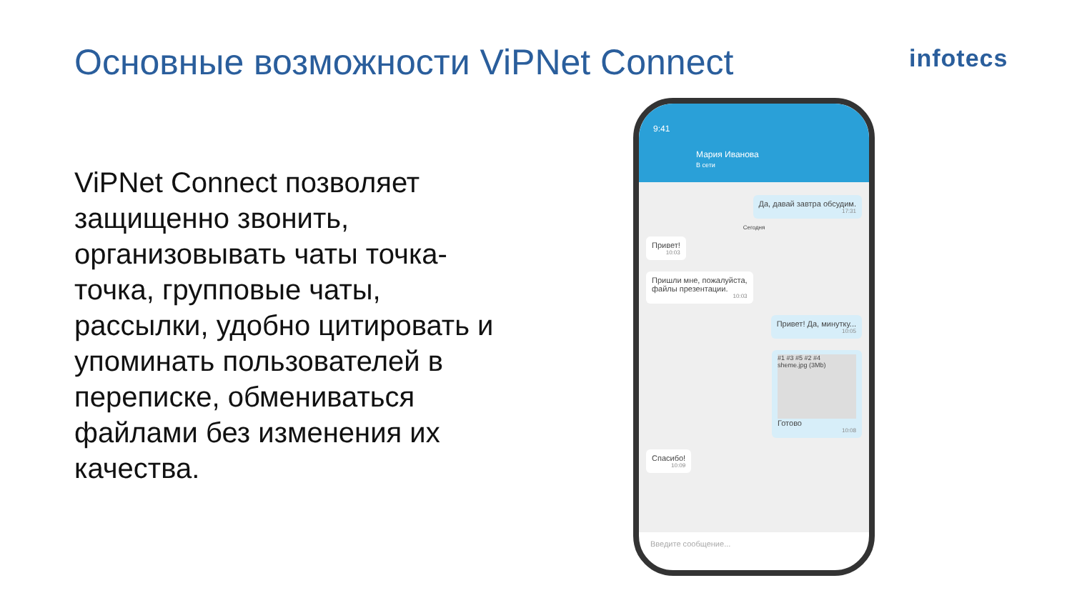Основные возможности ViPNet Connect
infotecs
ViPNet Connect позволяет защищенно звонить, организовывать чаты точка-точка, групповые чаты, рассылки, удобно цитировать и упоминать пользователей в переписке, обмениваться файлами без изменения их качества.
9:41
Мария Иванова
В сети
Да, давай завтра обсудим.
17:31
Сегодня
Привет!
10:03
Пришли мне, пожалуйста,
файлы презентации.
10:03
Привет! Да, минутку...
10:05
#1 #3 #5 #2 #4
sheme.jpg (3Mb)
Готово
10:08
Спасибо!
10:09
Введите сообщение...